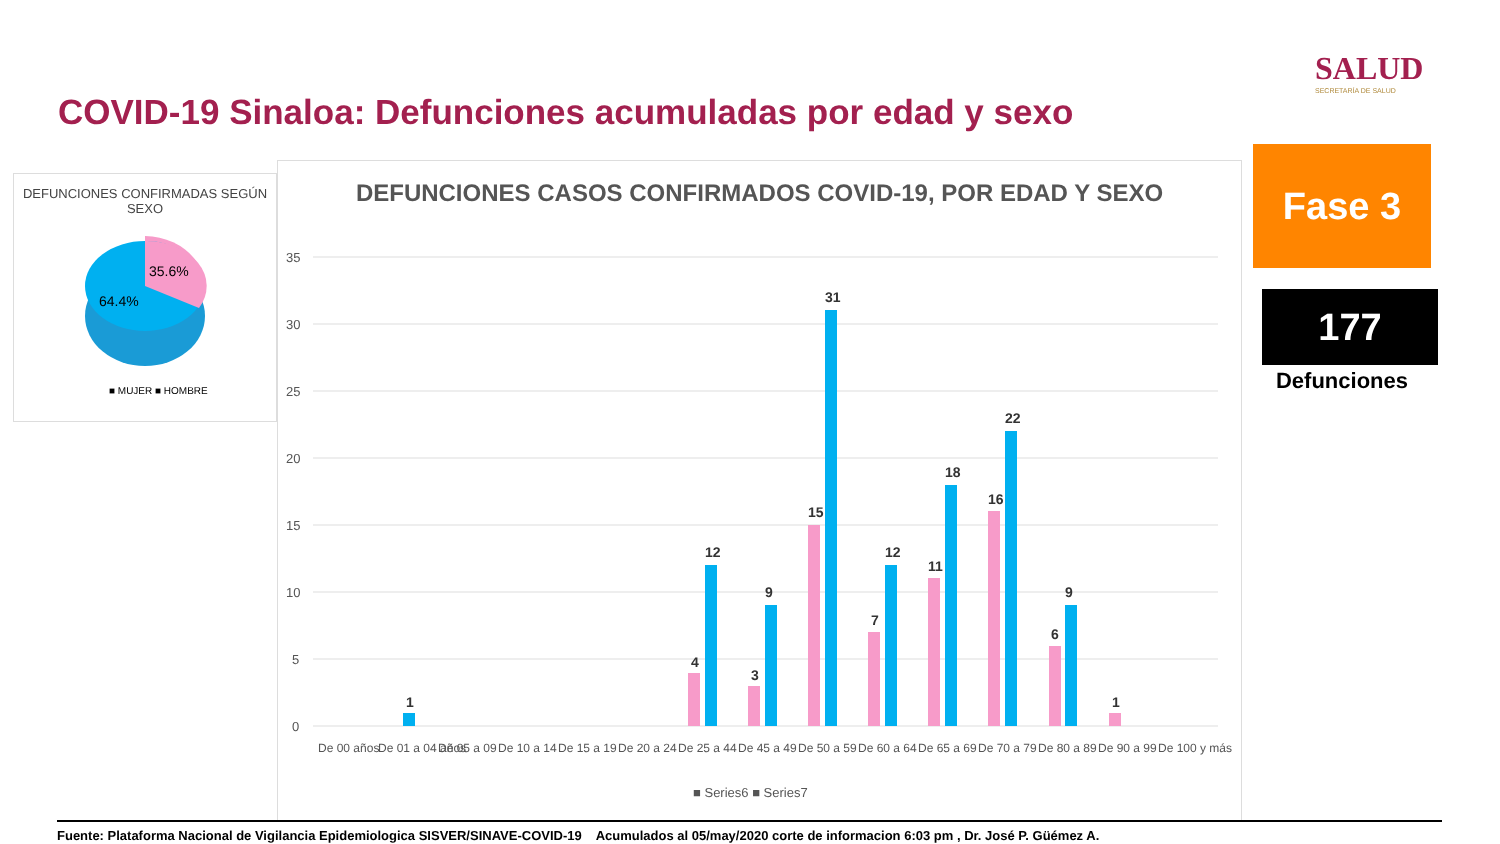COVID-19 Sinaloa: Defunciones acumuladas por edad y sexo
SALUD
SECRETARÍA DE SALUD
DEFUNCIONES CONFIRMADAS SEGÚN SEXO
35.6%
64.4%
■ MUJER ■ HOMBRE
DEFUNCIONES CASOS CONFIRMADOS COVID-19, POR EDAD Y SEXO
35
30
25
20
15
10
5
0
4
12
3
9
15
31
7
12
11
18
16
22
6
9
1
1
De 00 años
De 01 a 04 años
De 05 a 09
De 10 a 14
De 15 a 19
De 20 a 24
De 25 a 44
De 45 a 49
De 50 a 59
De 60 a 64
De 65 a 69
De 70 a 79
De 80 a 89
De 90 a 99
De 100 y más
■ Series6 ■ Series7
Fase 3
177
Defunciones
Fuente: Plataforma Nacional de Vigilancia Epidemiologica SISVER/SINAVE-COVID-19 Acumulados al 05/may/2020 corte de informacion 6:03 pm , Dr. José P. Güémez A.